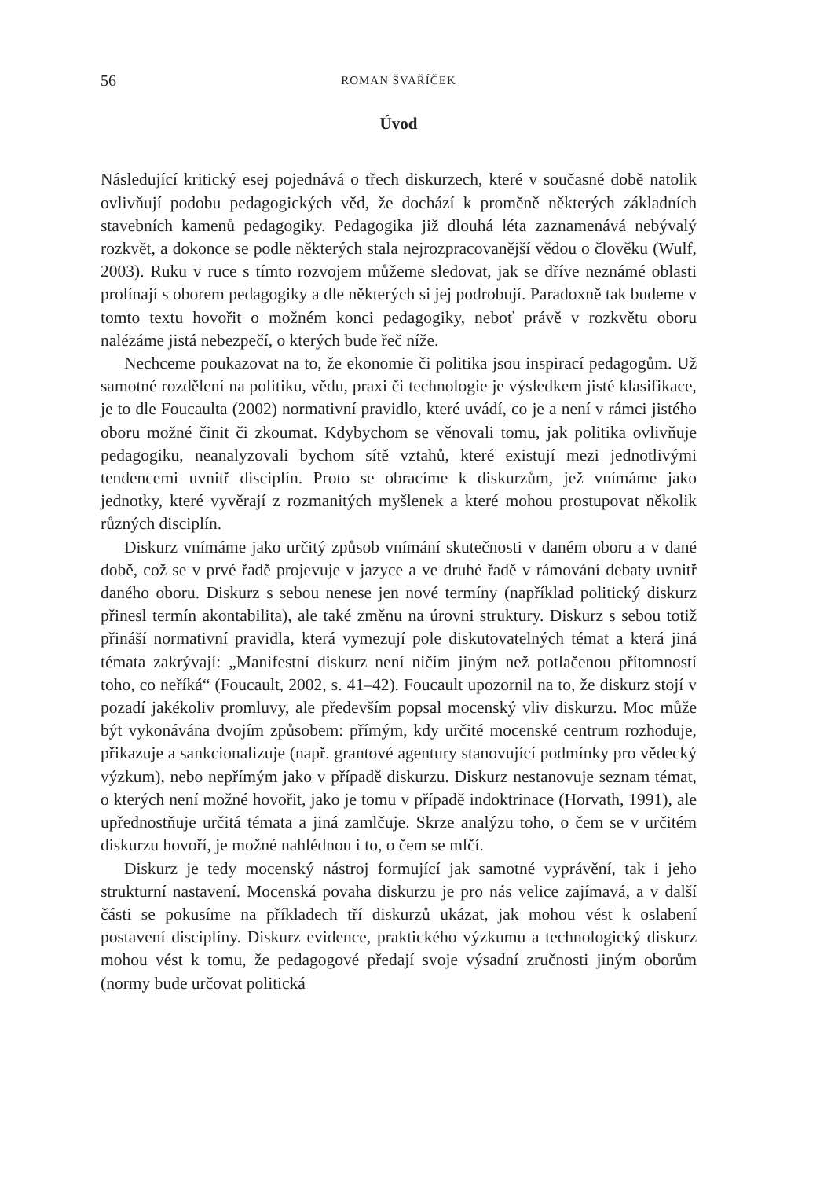56 ROMAN ŠVAŘÍČEK
Úvod
Následující kritický esej pojednává o třech diskurzech, které v současné době natolik ovlivňují podobu pedagogických věd, že dochází k proměně některých základních stavebních kamenů pedagogiky. Pedagogika již dlouhá léta zaznamenává nebývalý rozkvět, a dokonce se podle některých stala nejrozpracovanější vědou o člověku (Wulf, 2003). Ruku v ruce s tímto rozvojem můžeme sledovat, jak se dříve neznámé oblasti prolínají s oborem pedagogiky a dle některých si jej podrobují. Paradoxně tak budeme v tomto textu hovořit o možném konci pedagogiky, neboť právě v rozkvětu oboru nalézáme jistá nebezpečí, o kterých bude řeč níže.
Nechceme poukazovat na to, že ekonomie či politika jsou inspirací pedagogům. Už samotné rozdělení na politiku, vědu, praxi či technologie je výsledkem jisté klasifikace, je to dle Foucaulta (2002) normativní pravidlo, které uvádí, co je a není v rámci jistého oboru možné činit či zkoumat. Kdybychom se věnovali tomu, jak politika ovlivňuje pedagogiku, neanalyzovali bychom sítě vztahů, které existují mezi jednotlivými tendencemi uvnitř disciplín. Proto se obracíme k diskurzům, jež vnímáme jako jednotky, které vyvěrají z rozmanitých myšlenek a které mohou prostupovat několik různých disciplín.
Diskurz vnímáme jako určitý způsob vnímání skutečnosti v daném oboru a v dané době, což se v prvé řadě projevuje v jazyce a ve druhé řadě v rámování debaty uvnitř daného oboru. Diskurz s sebou nenese jen nové termíny (například politický diskurz přinesl termín akontabilita), ale také změnu na úrovni struktury. Diskurz s sebou totiž přináší normativní pravidla, která vymezují pole diskutovatelných témat a která jiná témata zakrývají: „Manifestní diskurz není ničím jiným než potlačenou přítomností toho, co neříká“ (Foucault, 2002, s. 41–42). Foucault upozornil na to, že diskurz stojí v pozadí jakékoliv promluvy, ale především popsal mocenský vliv diskurzu. Moc může být vykonávána dvojím způsobem: přímým, kdy určité mocenské centrum rozhoduje, přikazuje a sankcionalizuje (např. grantové agentury stanovující podmínky pro vědecký výzkum), nebo nepřímým jako v případě diskurzu. Diskurz nestanovuje seznam témat, o kterých není možné hovořit, jako je tomu v případě indoktrinace (Horvath, 1991), ale upřednostňuje určitá témata a jiná zamlčuje. Skrze analýzu toho, o čem se v určitém diskurzu hovoří, je možné nahlédnou i to, o čem se mlčí.
Diskurz je tedy mocenský nástroj formující jak samotné vyprávění, tak i jeho strukturní nastavení. Mocenská povaha diskurzu je pro nás velice zajímavá, a v další části se pokusíme na příkladech tří diskurzů ukázat, jak mohou vést k oslabení postavení disciplíny. Diskurz evidence, praktického výzkumu a technologický diskurz mohou vést k tomu, že pedagogové předají svoje výsadní zručnosti jiným oborům (normy bude určovat politická